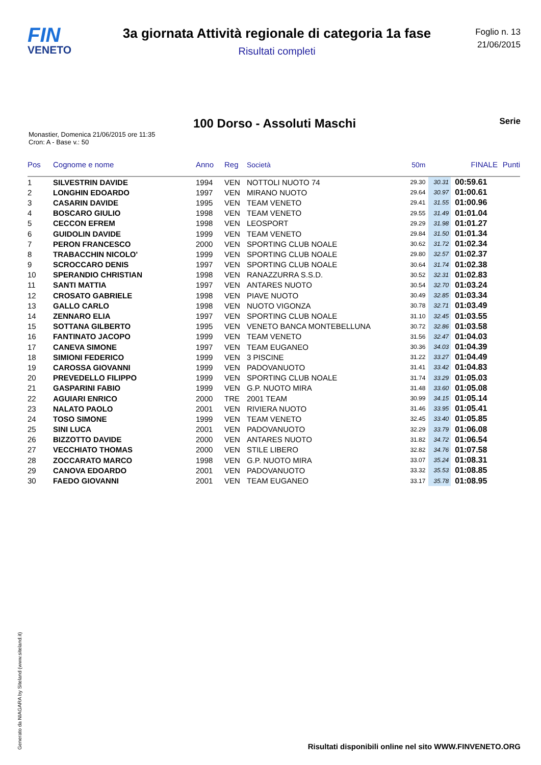FIN
VENETO
3a giornata Attività regionale di categoria 1a fase
Risultati completi
Foglio n. 13
21/06/2015
100 Dorso - Assoluti Maschi
Serie
Monastier, Domenica 21/06/2015 ore 11:35
Cron: A - Base v.: 50
| Pos | Cognome e nome | Anno | Reg | Società | 50m | | FINALE | Punti |
| --- | --- | --- | --- | --- | --- | --- | --- | --- |
| 1 | SILVESTRIN DAVIDE | 1994 | VEN | NOTTOLI NUOTO 74 | 29.30 | 30.31 | 00:59.61 | |
| 2 | LONGHIN EDOARDO | 1997 | VEN | MIRANO NUOTO | 29.64 | 30.97 | 01:00.61 | |
| 3 | CASARIN DAVIDE | 1995 | VEN | TEAM VENETO | 29.41 | 31.55 | 01:00.96 | |
| 4 | BOSCARO GIULIO | 1998 | VEN | TEAM VENETO | 29.55 | 31.49 | 01:01.04 | |
| 5 | CECCON EFREM | 1998 | VEN | LEOSPORT | 29.29 | 31.98 | 01:01.27 | |
| 6 | GUIDOLIN DAVIDE | 1999 | VEN | TEAM VENETO | 29.84 | 31.50 | 01:01.34 | |
| 7 | PERON FRANCESCO | 2000 | VEN | SPORTING CLUB NOALE | 30.62 | 31.72 | 01:02.34 | |
| 8 | TRABACCHIN NICOLO' | 1999 | VEN | SPORTING CLUB NOALE | 29.80 | 32.57 | 01:02.37 | |
| 9 | SCROCCARO DENIS | 1997 | VEN | SPORTING CLUB NOALE | 30.64 | 31.74 | 01:02.38 | |
| 10 | SPERANDIO CHRISTIAN | 1998 | VEN | RANAZZURRA S.S.D. | 30.52 | 32.31 | 01:02.83 | |
| 11 | SANTI MATTIA | 1997 | VEN | ANTARES NUOTO | 30.54 | 32.70 | 01:03.24 | |
| 12 | CROSATO GABRIELE | 1998 | VEN | PIAVE NUOTO | 30.49 | 32.85 | 01:03.34 | |
| 13 | GALLO CARLO | 1998 | VEN | NUOTO VIGONZA | 30.78 | 32.71 | 01:03.49 | |
| 14 | ZENNARO ELIA | 1997 | VEN | SPORTING CLUB NOALE | 31.10 | 32.45 | 01:03.55 | |
| 15 | SOTTANA GILBERTO | 1995 | VEN | VENETO BANCA MONTEBELLUNA | 30.72 | 32.86 | 01:03.58 | |
| 16 | FANTINATO JACOPO | 1999 | VEN | TEAM VENETO | 31.56 | 32.47 | 01:04.03 | |
| 17 | CANEVA SIMONE | 1997 | VEN | TEAM EUGANEO | 30.36 | 34.03 | 01:04.39 | |
| 18 | SIMIONI FEDERICO | 1999 | VEN | 3 PISCINE | 31.22 | 33.27 | 01:04.49 | |
| 19 | CAROSSA GIOVANNI | 1999 | VEN | PADOVANUOTO | 31.41 | 33.42 | 01:04.83 | |
| 20 | PREVEDELLO FILIPPO | 1999 | VEN | SPORTING CLUB NOALE | 31.74 | 33.29 | 01:05.03 | |
| 21 | GASPARINI FABIO | 1999 | VEN | G.P. NUOTO MIRA | 31.48 | 33.60 | 01:05.08 | |
| 22 | AGUIARI ENRICO | 2000 | TRE | 2001 TEAM | 30.99 | 34.15 | 01:05.14 | |
| 23 | NALATO PAOLO | 2001 | VEN | RIVIERA NUOTO | 31.46 | 33.95 | 01:05.41 | |
| 24 | TOSO SIMONE | 1999 | VEN | TEAM VENETO | 32.45 | 33.40 | 01:05.85 | |
| 25 | SINI LUCA | 2001 | VEN | PADOVANUOTO | 32.29 | 33.79 | 01:06.08 | |
| 26 | BIZZOTTO DAVIDE | 2000 | VEN | ANTARES NUOTO | 31.82 | 34.72 | 01:06.54 | |
| 27 | VECCHIATO THOMAS | 2000 | VEN | STILE LIBERO | 32.82 | 34.76 | 01:07.58 | |
| 28 | ZOCCARATO MARCO | 1998 | VEN | G.P. NUOTO MIRA | 33.07 | 35.24 | 01:08.31 | |
| 29 | CANOVA EDOARDO | 2001 | VEN | PADOVANUOTO | 33.32 | 35.53 | 01:08.85 | |
| 30 | FAEDO GIOVANNI | 2001 | VEN | TEAM EUGANEO | 33.17 | 35.78 | 01:08.95 | |
Generato da NIAGARA by Siteland (www.siteland.it)
Risultati disponibili online nel sito WWW.FINVENETO.ORG